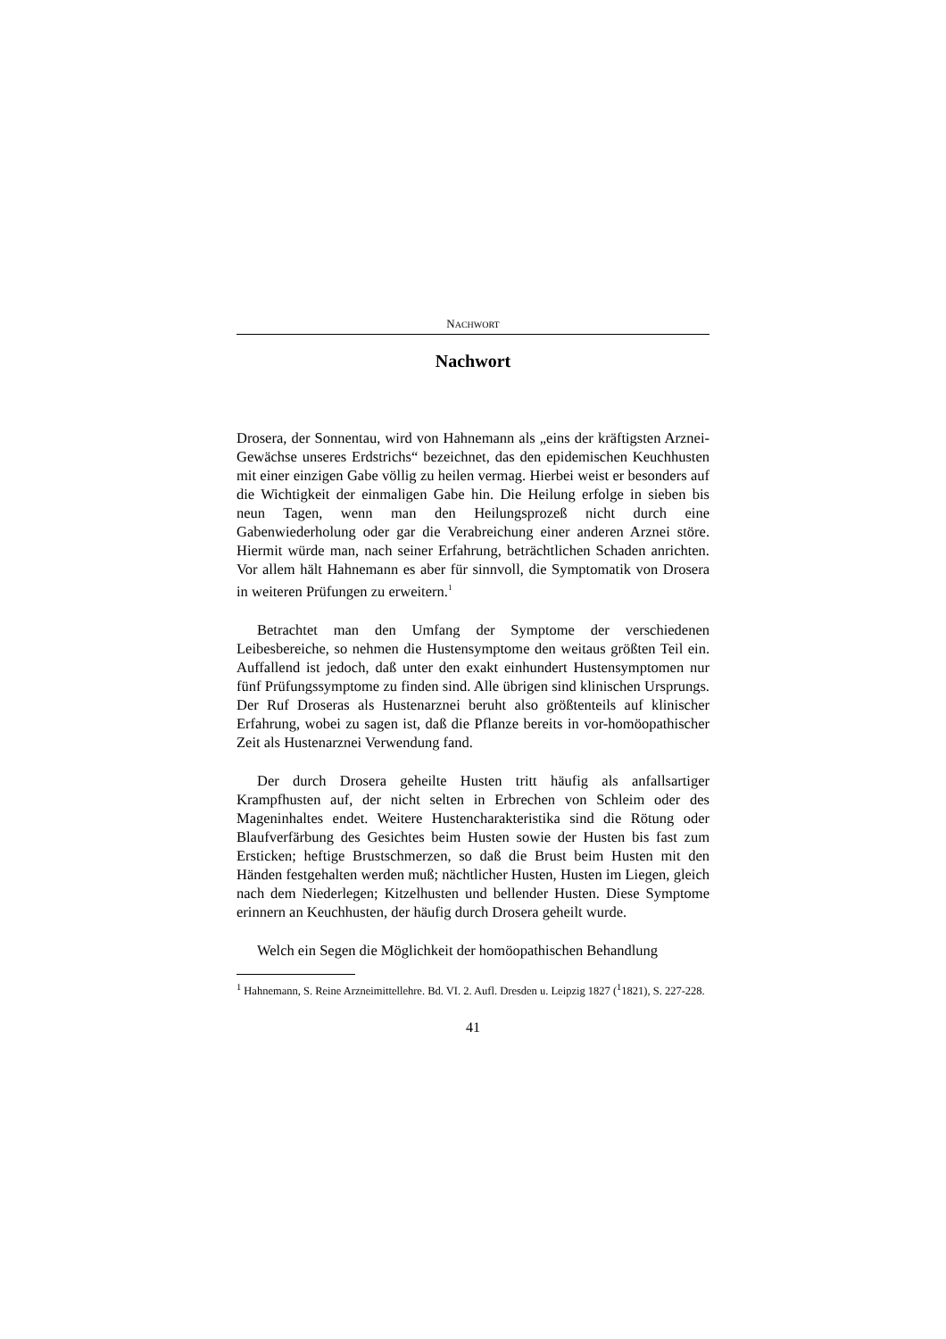NACHWORT
Nachwort
Drosera, der Sonnentau, wird von Hahnemann als „eins der kräftigsten Arznei-Gewächse unseres Erdstrichs“ bezeichnet, das den epidemischen Keuchhusten mit einer einzigen Gabe völlig zu heilen vermag. Hierbei weist er besonders auf die Wichtigkeit der einmaligen Gabe hin. Die Heilung erfolge in sieben bis neun Tagen, wenn man den Heilungsprozeß nicht durch eine Gabenwiederholung oder gar die Verabreichung einer anderen Arznei störe. Hiermit würde man, nach seiner Erfahrung, beträchtlichen Schaden anrichten. Vor allem hält Hahnemann es aber für sinnvoll, die Symptomatik von Drosera in weiteren Prüfungen zu erweitern.<sup>1</sup>
Betrachtet man den Umfang der Symptome der verschiedenen Leibesbereiche, so nehmen die Hustensymptome den weitaus größten Teil ein. Auffallend ist jedoch, daß unter den exakt einhundert Hustensymptomen nur fünf Prüfungssymptome zu finden sind. Alle übrigen sind klinischen Ursprungs. Der Ruf Droseras als Hustenarznei beruht also größtenteils auf klinischer Erfahrung, wobei zu sagen ist, daß die Pflanze bereits in vor-homöopathischer Zeit als Hustenarznei Verwendung fand.
Der durch Drosera geheilte Husten tritt häufig als anfallsartiger Krampfhusten auf, der nicht selten in Erbrechen von Schleim oder des Mageninhaltes endet. Weitere Hustencharakteristika sind die Rötung oder Blaufverfärbung des Gesichtes beim Husten sowie der Husten bis fast zum Ersticken; heftige Brustschmerzen, so daß die Brust beim Husten mit den Händen festgehalten werden muß; nächtlicher Husten, Husten im Liegen, gleich nach dem Niederlegen; Kitzelhusten und bellender Husten. Diese Symptome erinnern an Keuchhusten, der häufig durch Drosera geheilt wurde.
Welch ein Segen die Möglichkeit der homöopathischen Behandlung
<sup>1</sup> Hahnemann, S. Reine Arzneimittellehre. Bd. VI. 2. Aufl. Dresden u. Leipzig 1827 (<sup>1</sup>1821), S. 227-228.
41